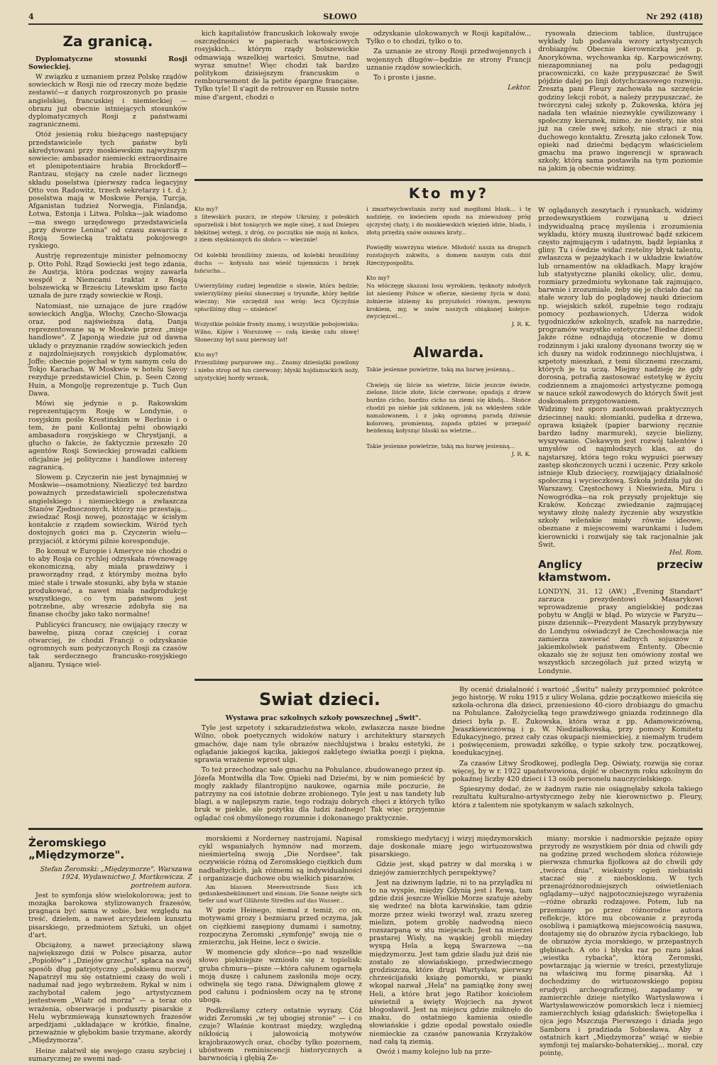4 SŁOWO Nr 292 (418)
Za granicą.
Dyplomatyczne stosunki Rosji Sowieckiej.
W związku z uznaniem przez Polskę rządów sowieckich w Rosji nie od rzeczy może będzie zestawić—z danych rozproszonych po prasie angielskiej, francuskiej i niemieckiej — obrazu już obecnie istniejących stosunków dyplomatycznych Rosji z państwami zagranicznemi.
Otóż jesienią roku bieżącego następujący przedstawiciele tych państw byli akredytowani przy moskiewskim najwyższym sowiecie: ambasador niemiecki extraordinaire et plenipotentiaire hrabia Brockdorff—Rantzau, stojący na czele nader licznego składu poselstwa (pierwszy radca legacyjny Otto von Radowitz, trzech sekretarzy i t. d.); poselstwa mają w Moskwie Persja, Turcja, Afganistan tudzież Norwegja, Finlandja, Łotwa, Estonja i Litwa. Polska—jak wiadomo—ma swego urzędowego przedstawiciela „przy dworze Lenina" od czasu zawarcia z Rosją Sowiecką traktatu pokojowego ryskiego.
Austrję reprezentuje minister pełnomocny p. Otto Pohl. Rząd Sowiecki jest tego zdania, że Austrja, która podczas wojny zawarła wespół z Niemcami traktat z Rosją bolszewicką w Brześciu Litewskim ipso facto uznała de jure rządy sowieckie w Rosji.
Natomiast, nie uznające de jure rządów sowieckich Anglja, Włochy, Czecho-Słowacja oraz, pod najświeższą datą, Danja reprezentowane są w Moskwie przez „misje handlowe". Z Japonją wiedzie już od dawna układy o przyznanie rządów sowieckich jeden z najzdolniejszych rosyjskich dyplomatów, Joffe; obecnie pojechał w tym samym celu do Tokjo Karachan. W Moskwie w hotelu Savoy rezyduje przedstawiciel Chin, p. Seen Czong Huin, a Mongolję reprezentuje p. Tuch Gun Dawa.
Mówi się jedynie o p. Rakowskim reprezentującym Rosję w Londynie, o rosyjskim pośle Krestińskim w Berlinie i o tem, że pani Kollontaj pełni obowiązki ambasadora rosyjskiego w Chrystjanji, a głucho o fakcie, że faktycznie przeszło 20 agentów Rosji Sowieckiej prowadzi całkiem oficjalnie jej polityczne i handlowe interesy zagranicą.
Słowem p. Czyczerin nie jest bynajmniej w Moskwie—osamotniony. Niezliczyć też bardzo poważnych przedstawicieli społeczeństwa angielskiego i niemieckiego a zwłaszcza Stanów Zjednoczonych, którzy nie przestają... zwiedzać Rosji nowej, pozostając w ścisłym kontakcie z rządem sowieckim. Wśród tych dostojnych gości ma p. Czyczerin wielu—przyjaciół, z którymi pilnie koresponduje.
Bo komuż w Europie i Ameryce nie chodzi o to aby Rosja co rychlej odzyskała równowagę ekonomiczną, aby miała prawdziwy i praworządny rząd, z którymby można było mieć stałe i trwałe stosunki, aby była w stanie produkować, a nawet miała nadprodukcję wszystkiego, co tym państwom jest potrzebne, aby wreszcie zdobyła się na finanse choćby jako tako normalne!
Publicyści francuscy, nie owijający rzeczy w bawełnę, piszą coraz częściej i coraz otwarciej, że chodzi Francji o odzyskanie ogromnych sum pożyczonych Rosji za czasów tak serdecznego francusko-rosyjskiego aljansu. Tysiące wiel-
kich kapitalistów francuskich lokowały swoje oszczędności w papierach wartościowych rosyjskich... którym rządy bolszewickie odmawiają wszelkiej wartości. Smutne, nad wyraz smutne! Więc chodzi tak bardzo politykom dzisiejszym francuskim o remboursement de la petite épargne française. Tylko tyle! Il s'agit de retrouver en Russie notre mise d'argent, chodzi o
odzyskanie ulokowanych w Rosji kapitałów... Tylko o to chodzi, tylko o to.
Za uznanie ze strony Rosji przedwojennych i wojennych długów—będzie ze strony Francji uznanie rządów sowieckich.
To i proste i jasne.
Lektor.
rysowała dzieciom tablice, ilustrujące wykłady lub podawała wzory artystycznych drobiazgów. Obecnie kierowniczką jest p. Anorykówna, wychowanka śp. Karpowiczówny, niezapomnianej na polu pedagogji pracowniczki, co każe przypuszczać że Świt pójdzie dalej po linji dotychczasowego rozwoju. Zresztą pani Fleury zachowała na szczęście godziny lekcji robót, a należy przypuszczać, że twórczyni całej szkoły p. Żukowska, która jej nadała ten właśnie niezwykle cywilizowany i społeczny kierunek, mimo, że niestety, nie stoi już na czele swej szkoły, nie straci z nią duchowego kontaktu. Zresztą jako członek Tow. opieki nad dziećmi będącym właścicielem gmachu ma prawo ingerencji w sprawach szkoły, którą sama postawiła na tym poziomie na jakim ją obecnie widzimy.
Kto my?
Kto my?
z litewskich puszcz, ze stepów Ukrainy, z poleskich oparzelisk i błot toniących we mgle sinej, z nad Dniepru błękitnej wstęgi, z dróg, co początku nie mają ni końca, z ziem stęsknionych do słońca — wiecznie!
Od kolebki broniliśmy zniesza, od kolebki broniliśmy ducha — kołysała nas wieść tajemnicza i brzęk łańcucha...
Uwierzyliśmy cudzej legendzie o sławie, która będzie; uwierzyliśmy pieśni słonecznej o tryumfie, który będzie wieczny; Nie szczędził nas wróg: lecz Ojczyźnie spłaciliśmy dług — szaleńce!
Wszystkie polskie fronty znamy, i wszystkie pobojowiska: Wilno, Kijów i Warszawę — całą kieskę cału sławę! Słoneczny był nasz pierwszy lot!
Kto my?
Przeszliśmy purpurowe sny... Znamy dziesiątki pawilony i niebo strop od łun czerwony; błyski hajdamackich noży, azyatyckiej hordy wrzask,
i zmartwychwstania zorzy nad mogiłami blask... i tę nadzieję, co kwieciem opada na znieważony próg ojczystej chaty, i do moskiewskich więzień idzie, blada, i złotą przędzą snów osnuwa kraty...
Powiędły wawrzynu wieńce. Młodość nasza na drogach rozstajnych zakwita, a domem naszym cała dziś Rzeczypospolita.
Kto my?
Na włóczęgę skazani losu wyrokiem, tęsknoty młodych lat niesiemy Polsce w ofierze, niesiemy życia w dani; żołnierze idziemy ku przyszłości równym, pewnym krokiem, my, w snów naszych obiąkanej kolejce: zwycięzcel...
J. R. K.
Alwarda.
Takie jesienne powietrze, taką ma barwę jesienną...
Chwieją się liście na wietrze, liście jeszcze świeże, zielone, liście złote, liście czerwone; opadają z drzew bardzo cicho, bardzo cicho na ziemi się kładą... Słońce chodzi po niebie jak szklanem, jak na wklęsłem szkle namalowanem, i z jaką ogromną paradą dziwnie kolorową, promienną, zapada gdzieś w przepaść bezdenną kołysząc blaski na wietrze...
Takie jesienne powietrze, taką ma barwę jesienną...
J. R. K.
W oglądanych zeszytach i rysunkach, widzimy przedewszystkiem rozwijaną u dzieci indywidualną pracę myślenia i zrozumienia wykładu, który muszą ilustrować bądź szkicem często zajmującym i udatnym, bądź lepianką z gliny. Tu i ówdzie widać rzetelny błysk talentu, zwłaszcza w pejzażykach i w układzie kwiatów lub ornamentów na okładkach. Mapy krajów lub statystyczne planiki okolicy, ulic, domu, rozmiary przedmiotu wykonane tak zajmująco, barwnie i zrozumiale, żeby się je chciało dać na stałe wzory lub do poglądowej nauki dzieciom np. wiejskich szkół, zupełnie tego rodzaju pomocy pozbawionych. Uderza widok tygodniczków szkolnych, szafek na narzędzie, programów wszystko estetyczne! Biedne dzieci! Jakże różne odnajdują otoczenie w domu rodzinnym i jaki szalony dysonans tworzy się w ich duszy na widok rodzinnego niechlujstwa, i szpetoty mieszkań, z temi ślicznemi rzeczami, których je tu uczą. Miejmy nadzieję że gdy dorosną, potrafią zastosować estetykę w życiu codziennem a znajomości artystyczne pomogą w nauce szkół zawodowych do których Świt jest doskonałem przygotowaniem.
Widzimy też sporo zastosowań praktycznych dziecinnej nauki: słomianki, pudełka z drzewa, oprawa książek (papier barwiony ręcznie bardzo ładny marmurek), szycie bielizny, wyszywanie. Ciekawym jest rozwój talentów i umysłów od najmłodszych klas, aż do najstarszej, która tego roku wypuści pierwszy zastęp skończonych uczni i uczenic. Przy szkole istnieje Klub dziecięcy, rozwijający działalność społeczną i wycieczkową. Szkoła jeździła już do Warszawy, Częstochowy i Nieświeża, Miru i Nowogródka—na rok przyszły projektuje się Kraków. Kończąc zwiedzanie zajmującej wystawy złożę należy życzenie aby wszystkie szkoły wileńskie miały równie ideowe, obeznane z miejscowemi warunkami i ludem kierownicki i rozwijały się tak racjonalnie jak Świt.
Hel. Rom.
Anglicy przeciw kłamstwom.
LONDYN, 31. 12 (AW.) „Evening Standart" zarzuca prezydentowi Masarykowi wprowadzenie prasy angielskiej podczas pobytu w Anglji w błąd. Po wizycie w Paryżu—pisze dziennik—Prezydent Masaryk przybywszy do Londynu oświadczył że Czechosłowacja nie zamierza zawierać żadnych sojuszów z jakiemkolwiek państwem Ententy. Obecnie okazało się że sojusz ten omówiony został we wszystkich szczegółach już przed wizytą w Londynie.
Swiat dzieci.
Wystawa prac szkolnych szkoły powszechnej „Świt".
Tyle jest szpetoty i szkaradzieństwa wkoło, zwłaszcza nasze biedne Wilno, obok poetycznych widoków natury i architektury starszych gmachów, daje nam tyle obrazów niechlujstwa i braku estetyki, że oglądanie jakiegoś kącika, jakiegoś zaklętego światka poezji i piękna, sprawia wrażenie wprost ulgi.
To też przechodząc sale gmachu na Pohulance, zbudowanego przez śp. Józefa Montwiłła dla Tow. Opieki nad Dziećmi, by w nim pomieścić by mogły zakłady filantropijno naukowe, ogarnia miłe poczucie, że patrzymy na coś istotnie dobrze zrobionego. Tyle jest u nas tandety lub blagi, a w najlepszym razie, tego rodzaju dobrych chęci z których tylko bruk w piekle, ale pożytku dla ludzi żadnego! Tak więc przyjemnie oglądać coś obmyślonego rozumnie i dokonanego praktycznie.
By ocenić działalność i wartość „Świtu" należy przypomnieć pokrótce jego historję. W roku 1915 z ulicy Wolana, gdzie początkowo mieściła się szkoła-ochrona dla dzieci, przeniesiono 40-cioro drobiazgu do gmachu na Pohulance. Założycielką tego prawdziwego gniazda rodzinnego dla dzieci była p. E. Żukowska, która wraz z pp. Adamowiczówną, Jwaszkiewiczówną i p. W. Niedziałkowską, przy pomocy Komitetu Edukacyjnego, przez cały czas okupacji niemieckiej, z niemałym trudem i poświęceniem, prowadzi szkółkę, o typie szkoły tzw. początkowej, koedukacyjnej.
Za czasów Litwy Środkowej, podległa Dep. Oświaty, rozwija się coraz więcej, by w r. 1922 upaństwowiona, dojść w obecnym roku szkolnym do pokaźnej liczby 420 dzieci i 13 osób personelu nauczycielskiego.
Spieszymy dodać, że w żadnym razie nie osiągnęłaby szkoła takiego rezultatu kulturalno-artystycznego żeby nie kierownictwo p. Fleury, która z talentem nie spotykanym w salach szkolnych,
Żeromskiego „Międzymorze".
Stefan Żeromski: „Międzymorze". Warszawa 1924. Wydawnictwo J. Mortkowicza. Z portretem autora.
Jest to symfonja słów wielokolorowa; jest to mozajka barokowa stylizowanych frazesów, pragnąca być sama w sobie, bez względu na treść, dziełem, a nawet arcydziełem kunsztu pisarskiego, przedmiotem Sztuki, un objet d'art.
Obciążony, a nawet przeciążony sławą największego dziś w Polsce pisarza, autor „Popiołów" i „Dziejów grzechu", spłaca na swój sposób dług patrjotyczny „polskiemu morzu". Napatrzył mu się ostatniemi czasy do woli i nadumał nad jego wybrzeżem. Rykał w nim i zachybotał całem jego artystycznem jestestwem „Wiatr od morza" — a teraz oto wrażenia, obserwacje i poduszty pisarskie z Helu wybrzmiewają kunsztownych frazesów arpedżjami „układające w krótkie, finalne, przeważnie w głębokim basie trzymane, akordy „Międzymorza".
Heine załatwił się swojego czasu szybciej i sumarycznej ze swemi nad-
morskiemi z Norderney nastrojami. Napisał cykl wspaniałych hymnów nad morzem, nieśmiertelną swoją „Die Nordsee", tak oczywiście różną od Żeromskiego ciężkich dum nadbałtyckich, jak różnemi są indywidualności i organizacje duchowe obu wielkich pisarzów.
Am blassen Meeresstrande Sass ich gedankenbekümmert und einsam. Die Sonne neigte sich tiefer und warf Glührote Streifen auf das Wasser...
W pozie Heinego, niemal z temiż, co on, motywami grozy i bezmiaru przed oczyma, jak on ciężkiemi zasępiony dumami i samotny, rozpoczyna Żeromski „symfonję" swoją nie o zmierzchu, jak Heine, lecz o świcie.
W momencie gdy słońce—po nad wszelkie słowo piękniejsze wzniosło się z topielisk: gruba chmura—pisze —która całunem ogarnęła moją duszę i całunem zasłoniła moje oczy, odwinęła się tego rana. Dźwignąłem głowę z pod całunu i podniosłem oczy na tę stronę ubogą.
Podkreślamy cztery ostatnie wyrazy. Cóż widzi Żeromski „w tej ubogiej stronie" — i co czuje? Właśnie kontrast między, względną nikłością i jałowością motywów krajobrazowych oraz, choćby tylko pozornem, ubóstwem reminiscencji historycznych a barwnością i głębią Że-
romskiego medytacyj i wizyj międzymorskich daje doskonałe miarę jego wirtuozowstwa pisarskiego.
Gdzie jest, skąd patrzy w dal morską i w dziejów zamierzchłych perspektywę?
Jest na dziwnym lądzie, ni to na przylądku ni to na wyspie, między Gdynią jest i Rewą, tam gdzie dziś jeszcze Wielkie Morze szatuje ażeby się wedrzeć na błota karwińskie, tam gdzie morze przez wieki tworzył wał, zrazu szereg mielizn, potem groblę nadwodną nieco rozszarpaną w stu miejscach. Jest na mierzei prastarej Wisły, na wąskiej grobli między wyspą Hela a kępą Swarzewa —na międzymorzu. Jest tam gdzie śladu już dziś nie zostało ze słowiańskiego, przedwiecznego grodziszcza, które drugi Wartysław, pierwszy chrześcijański książę pomorski, w piaski wkopał nazwał „Hela" na pamiątkę żony swej Heli, a które brat jego Ratibor kościołem uświetnił a święty Wojciech na żywot błogosławił. Jest na miejscu gdzie zniknęło do znaku, do ostatniego kamienia osiedle słowiańskie i gdzie opodal powstało osiedle niemieckie za czasów panowania Krzyżaków nad całą tą ziemią.
Owóż i mamy kolejno lub na prze-
miany: morskie i nadmorskie pejzaże opisy przyrody ze wszystkiem pór dnia od chwili gdy na godzinę przed wschodem słońca różowieje pierwsza chmurka fijołkowa aż do chwili gdy „twórca dnia", wiekuisty ogień niebiański staczać się z niebosklonu. W tych przenajróżnorodniejszych oświetleniach oglądamy—użyć najpotoczniejszego wyrażenia—różne obrazki rodzajowe. Potem, lub na przemiany po przez różnorodne autora reflekcje, które mu obcowanie z przyrodą osobliwą i pamiątkową miejscowością nasuwa, dostajemy się do obrazów życia rybackiego, lub de obrazów życia morskiego, w przepastnych głębinach. A oto i błyska raz po razu jakaś „wiestka rybacka", którą Żeromski, powtarzając ją wiernie w treści, przestylizuje na właściwą mu formę pisarską. Aż i dochodzimy do wirtuozowskiego popisu erudycji archeograficznej, zapadamy w zamierzchłe dzieje nietylko Wartysławowa i Wartysławowiczów pomorskich lecz i niemiecj zamierzchłych ksiąg gdańskich: Świętopełka i ojca jego Mszczuja Pierwszego i dziada jego Sambora i pradziada Sobiesława. Aby z ostatnich kart „Międzymorza" wziąć w siebie symfonji tej malarsko-bohaterskiej... morał, czy pointę,